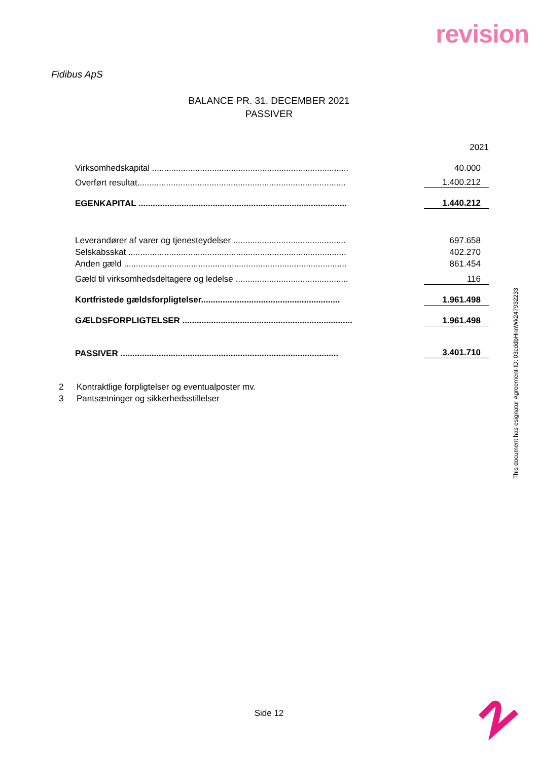revision
Fidibus ApS
BALANCE PR. 31. DECEMBER 2021
PASSIVER
| | | 2021 |
| Virksomhedskapital .................................................................................. | | 40.000 |
| Overført resultat....................................................................................... | | 1.400.212 |
| EGENKAPITAL ....................................................................................... | | 1.440.212 |
| Leverandører af varer og tjenesteydelser ............................................... | | 697.658 |
| Selskabsskat ........................................................................................... | | 402.270 |
| Anden gæld ............................................................................................. | | 861.454 |
| Gæld til virksomhedsdeltagere og ledelse ............................................... | | 116 |
| Kortfristede gældsforpligtelser.......................................................... | | 1.961.498 |
| GÆLDSFORPLIGTELSER ....................................................................... | | 1.961.498 |
| PASSIVER ........................................................................................... | | 3.401.710 |
2 Kontraktlige forpligtelser og eventualposter mv.
3 Pantsætninger og sikkerhedsstillelser
Side 12
This document has esignatur Agreement-ID: 03cddbHnnWk247932233